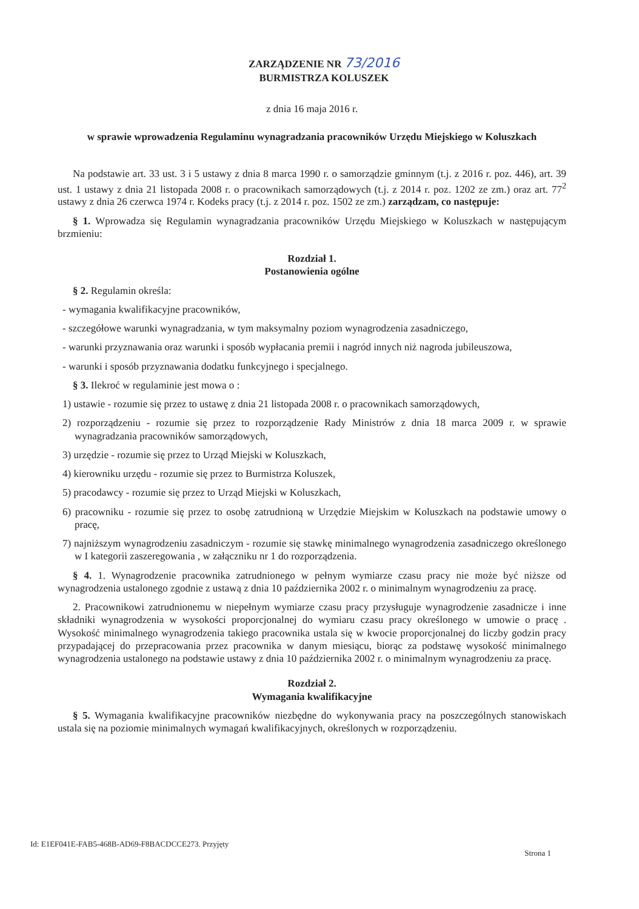ZARZĄDZENIE NR 73/2016
BURMISTRZA KOLUSZEK
z dnia 16 maja 2016 r.
w sprawie wprowadzenia Regulaminu wynagradzania pracowników Urzędu Miejskiego w Koluszkach
Na podstawie art. 33 ust. 3 i 5 ustawy z dnia 8 marca 1990 r. o samorządzie gminnym (t.j. z 2016 r. poz. 446), art. 39 ust. 1 ustawy z dnia 21 listopada 2008 r. o pracownikach samorządowych (t.j. z 2014 r. poz. 1202 ze zm.) oraz art. 77<sup>2</sup> ustawy z dnia 26 czerwca 1974 r. Kodeks pracy (t.j. z 2014 r. poz. 1502 ze zm.) zarządzam, co następuje:
§ 1. Wprowadza się Regulamin wynagradzania pracowników Urzędu Miejskiego w Koluszkach w następującym brzmieniu:
Rozdział 1.
Postanowienia ogólne
§ 2. Regulamin określa:
- wymagania kwalifikacyjne pracowników,
- szczegółowe warunki wynagradzania, w tym maksymalny poziom wynagrodzenia zasadniczego,
- warunki przyznawania oraz warunki i sposób wypłacania premii i nagród innych niż nagroda jubileuszowa,
- warunki i sposób przyznawania dodatku funkcyjnego i specjalnego.
§ 3. Ilekroć w regulaminie jest mowa o :
1) ustawie - rozumie się przez to ustawę z dnia 21 listopada 2008 r. o pracownikach samorządowych,
2) rozporządzeniu - rozumie się przez to rozporządzenie Rady Ministrów z dnia 18 marca 2009 r. w sprawie wynagradzania pracowników samorządowych,
3) urzędzie - rozumie się przez to Urząd Miejski w Koluszkach,
4) kierowniku urzędu - rozumie się przez to Burmistrza Koluszek,
5) pracodawcy - rozumie się przez to Urząd Miejski w Koluszkach,
6) pracowniku - rozumie się przez to osobę zatrudnioną w Urzędzie Miejskim w Koluszkach na podstawie umowy o pracę,
7) najniższym wynagrodzeniu zasadniczym - rozumie się stawkę minimalnego wynagrodzenia zasadniczego określonego w I kategorii zaszeregowania , w załączniku nr 1 do rozporządzenia.
§ 4. 1. Wynagrodzenie pracownika zatrudnionego w pełnym wymiarze czasu pracy nie może być niższe od wynagrodzenia ustalonego zgodnie z ustawą z dnia 10 października 2002 r. o minimalnym wynagrodzeniu za pracę.
2. Pracownikowi zatrudnionemu w niepełnym wymiarze czasu pracy przysługuje wynagrodzenie zasadnicze i inne składniki wynagrodzenia w wysokości proporcjonalnej do wymiaru czasu pracy określonego w umowie o pracę . Wysokość minimalnego wynagrodzenia takiego pracownika ustala się w kwocie proporcjonalnej do liczby godzin pracy przypadającej do przepracowania przez pracownika w danym miesiącu, biorąc za podstawę wysokość minimalnego wynagrodzenia ustalonego na podstawie ustawy z dnia 10 października 2002 r. o minimalnym wynagrodzeniu za pracę.
Rozdział 2.
Wymagania kwalifikacyjne
§ 5. Wymagania kwalifikacyjne pracowników niezbędne do wykonywania pracy na poszczególnych stanowiskach ustala się na poziomie minimalnych wymagań kwalifikacyjnych, określonych w rozporządzeniu.
Id: E1EF041E-FAB5-468B-AD69-F8BACDCCE273. Przyjęty
Strona 1